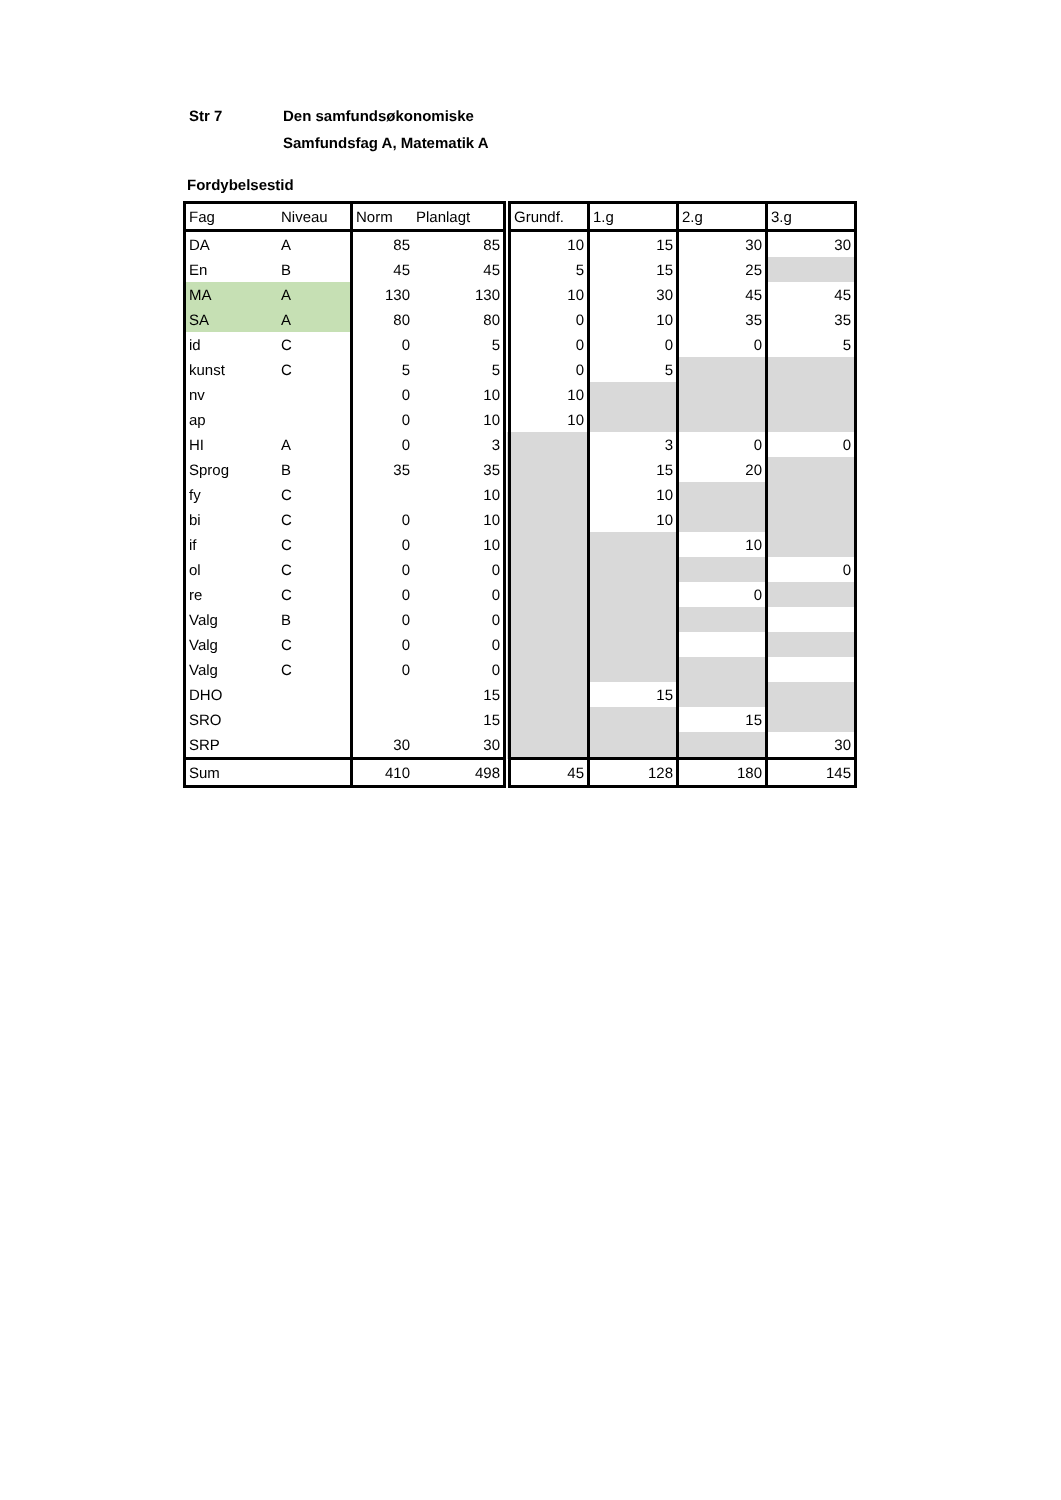| Str 7 | Den samfundsøkonomiske Samfundsfag A, Matematik A |
Fordybelsestid
| Fag | Niveau | Norm | Planlagt | Grundf. | 1.g | 2.g | 3.g |
| --- | --- | --- | --- | --- | --- | --- | --- |
| DA | A | 85 | 85 | 10 | 15 | 30 | 30 |
| En | B | 45 | 45 | 5 | 15 | 25 | |
| MA | A | 130 | 130 | 10 | 30 | 45 | 45 |
| SA | A | 80 | 80 | 0 | 10 | 35 | 35 |
| id | C | 0 | 5 | 0 | 0 | 0 | 5 |
| kunst | C | 5 | 5 | 0 | 5 | | |
| nv | | 0 | 10 | 10 | | | |
| ap | | 0 | 10 | 10 | | | |
| HI | A | 0 | 3 | | 3 | 0 | 0 |
| Sprog | B | 35 | 35 | | 15 | 20 | |
| fy | C | | 10 | | 10 | | |
| bi | C | 0 | 10 | | 10 | | |
| if | C | 0 | 10 | | | 10 | |
| ol | C | 0 | 0 | | | | 0 |
| re | C | 0 | 0 | | | 0 | |
| Valg | B | 0 | 0 | | | | |
| Valg | C | 0 | 0 | | | | |
| Valg | C | 0 | 0 | | | | |
| DHO | | | 15 | | 15 | | |
| SRO | | | 15 | | | 15 | |
| SRP | | 30 | 30 | | | | 30 |
| Sum | | 410 | 498 | 45 | 128 | 180 | 145 |